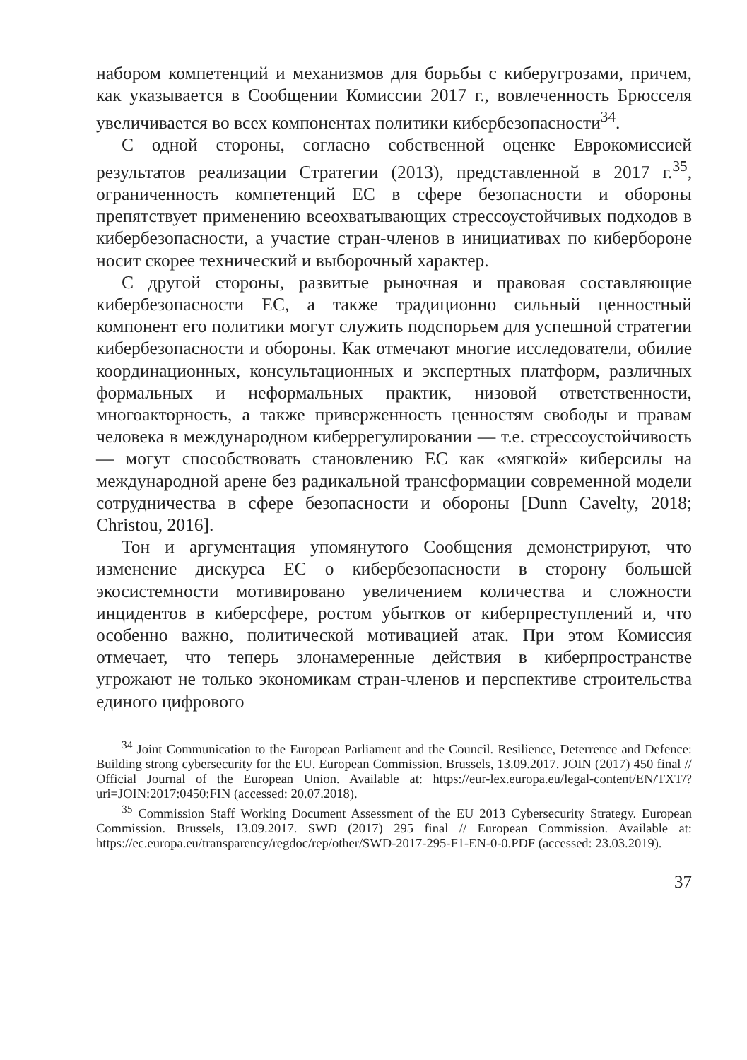набором компетенций и механизмов для борьбы с киберугрозами, причем, как указывается в Сообщении Комиссии 2017 г., вовлеченность Брюсселя увеличивается во всех компонентах политики кибербезопасности<sup>34</sup>.
С одной стороны, согласно собственной оценке Еврокомиссией результатов реализации Стратегии (2013), представленной в 2017 г.<sup>35</sup>, ограниченность компетенций ЕС в сфере безопасности и обороны препятствует применению всеохватывающих стрессоустойчивых подходов в кибербезопасности, а участие стран-членов в инициативах по кибербороне носит скорее технический и выборочный характер.
С другой стороны, развитые рыночная и правовая составляющие кибербезопасности ЕС, а также традиционно сильный ценностный компонент его политики могут служить подспорьем для успешной стратегии кибербезопасности и обороны. Как отмечают многие исследователи, обилие координационных, консультационных и экспертных платформ, различных формальных и неформальных практик, низовой ответственности, многоакторность, а также приверженность ценностям свободы и правам человека в международном киберрегулировании — т.е. стрессоустойчивость — могут способствовать становлению ЕС как «мягкой» киберсилы на международной арене без радикальной трансформации современной модели сотрудничества в сфере безопасности и обороны [Dunn Cavelty, 2018; Christou, 2016].
Тон и аргументация упомянутого Сообщения демонстрируют, что изменение дискурса ЕС о кибербезопасности в сторону большей экосистемности мотивировано увеличением количества и сложности инцидентов в киберсфере, ростом убытков от киберпреступлений и, что особенно важно, политической мотивацией атак. При этом Комиссия отмечает, что теперь злонамеренные действия в киберпространстве угрожают не только экономикам стран-членов и перспективе строительства единого цифрового
<sup>34</sup> Joint Communication to the European Parliament and the Council. Resilience, Deterrence and Defence: Building strong cybersecurity for the EU. European Commission. Brussels, 13.09.2017. JOIN (2017) 450 final // Official Journal of the European Union. Available at: https://eur-lex.europa.eu/legal-content/EN/TXT/?uri=JOIN:2017:0450:FIN (accessed: 20.07.2018).
<sup>35</sup> Commission Staff Working Document Assessment of the EU 2013 Cybersecurity Strategy. European Commission. Brussels, 13.09.2017. SWD (2017) 295 final // European Commission. Available at: https://ec.europa.eu/transparency/regdoc/rep/other/SWD-2017-295-F1-EN-0-0.PDF (accessed: 23.03.2019).
37